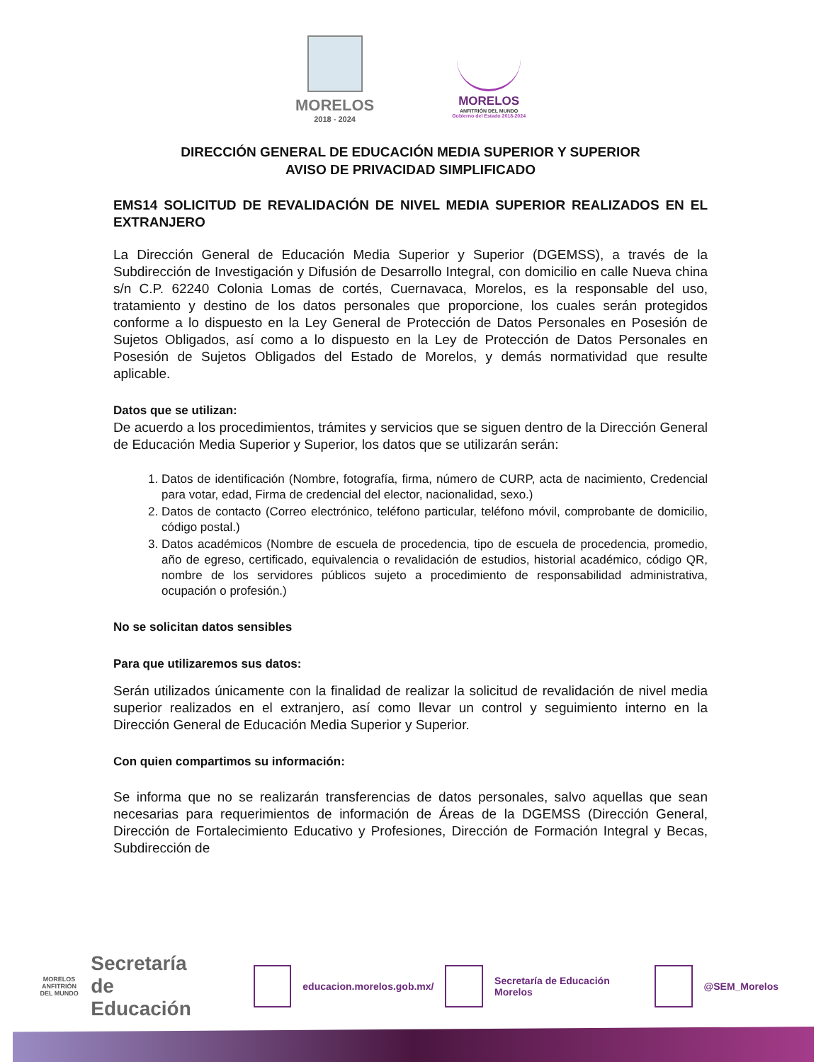MORELOS
2018 - 2024
MORELOS
ANFITRIÓN DEL MUNDO
Gobierno del Estado 2018-2024
DIRECCIÓN GENERAL DE EDUCACIÓN MEDIA SUPERIOR Y SUPERIOR
AVISO DE PRIVACIDAD SIMPLIFICADO
EMS14 SOLICITUD DE REVALIDACIÓN DE NIVEL MEDIA SUPERIOR REALIZADOS EN EL EXTRANJERO
La Dirección General de Educación Media Superior y Superior (DGEMSS), a través de la Subdirección de Investigación y Difusión de Desarrollo Integral, con domicilio en calle Nueva china s/n C.P. 62240 Colonia Lomas de cortés, Cuernavaca, Morelos, es la responsable del uso, tratamiento y destino de los datos personales que proporcione, los cuales serán protegidos conforme a lo dispuesto en la Ley General de Protección de Datos Personales en Posesión de Sujetos Obligados, así como a lo dispuesto en la Ley de Protección de Datos Personales en Posesión de Sujetos Obligados del Estado de Morelos, y demás normatividad que resulte aplicable.
Datos que se utilizan:
De acuerdo a los procedimientos, trámites y servicios que se siguen dentro de la Dirección General de Educación Media Superior y Superior, los datos que se utilizarán serán:
1. Datos de identificación (Nombre, fotografía, firma, número de CURP, acta de nacimiento, Credencial para votar, edad, Firma de credencial del elector, nacionalidad, sexo.)
2. Datos de contacto (Correo electrónico, teléfono particular, teléfono móvil, comprobante de domicilio, código postal.)
3. Datos académicos (Nombre de escuela de procedencia, tipo de escuela de procedencia, promedio, año de egreso, certificado, equivalencia o revalidación de estudios, historial académico, código QR, nombre de los servidores públicos sujeto a procedimiento de responsabilidad administrativa, ocupación o profesión.)
No se solicitan datos sensibles
Para que utilizaremos sus datos:
Serán utilizados únicamente con la finalidad de realizar la solicitud de revalidación de nivel media superior realizados en el extranjero, así como llevar un control y seguimiento interno en la Dirección General de Educación Media Superior y Superior.
Con quien compartimos su información:
Se informa que no se realizarán transferencias de datos personales, salvo aquellas que sean necesarias para requerimientos de información de Áreas de la DGEMSS (Dirección General, Dirección de Fortalecimiento Educativo y Profesiones, Dirección de Formación Integral y Becas, Subdirección de
MORELOS
ANFITRIÓN DEL MUNDO
Secretaría
de Educación
educacion.morelos.gob.mx/ Secretaría de Educación Morelos @SEM_Morelos